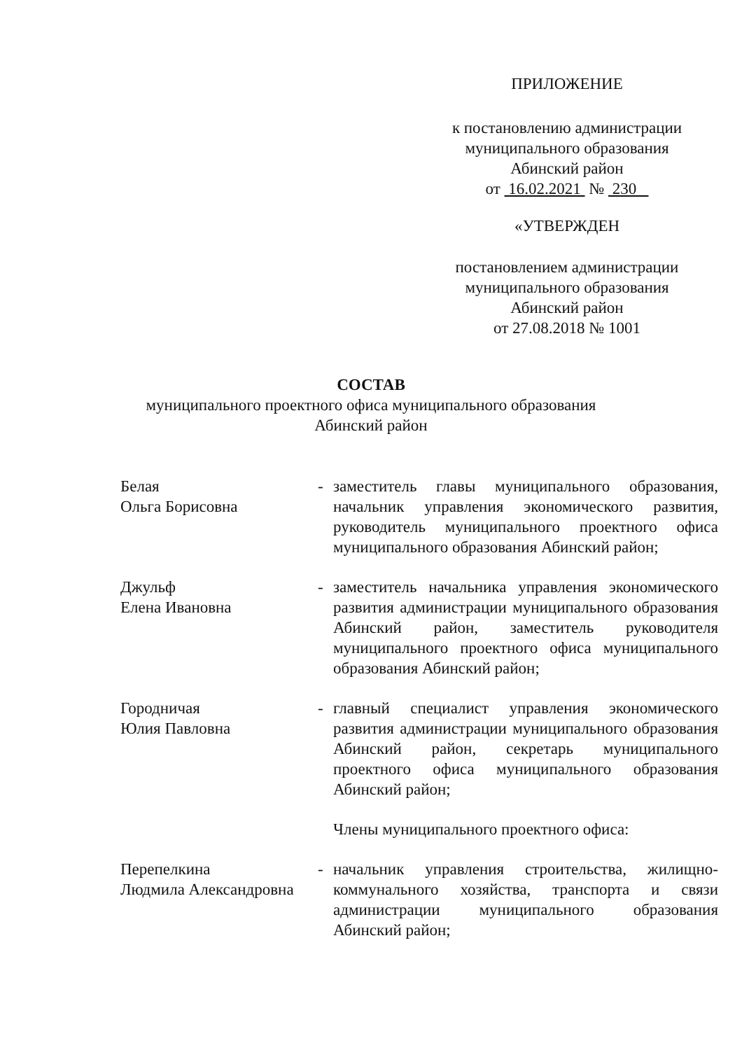ПРИЛОЖЕНИЕ
к постановлению администрации
муниципального образования
Абинский район
от 16.02.2021 № 230
«УТВЕРЖДЕН
постановлением администрации
муниципального образования
Абинский район
от 27.08.2018 № 1001
СОСТАВ
муниципального проектного офиса муниципального образования
Абинский район
Белая
Ольга Борисовна
- заместитель главы муниципального образования, начальник управления экономического развития, руководитель муниципального проектного офиса муниципального образования Абинский район;
Джульф
Елена Ивановна
- заместитель начальника управления экономического развития администрации муниципального образования Абинский район, заместитель руководителя муниципального проектного офиса муниципального образования Абинский район;
Городничая
Юлия Павловна
- главный специалист управления экономического развития администрации муниципального образования Абинский район, секретарь муниципального проектного офиса муниципального образования Абинский район;
Члены муниципального проектного офиса:
Перепелкина
Людмила Александровна
- начальник управления строительства, жилищно-коммунального хозяйства, транспорта и связи администрации муниципального образования Абинский район;